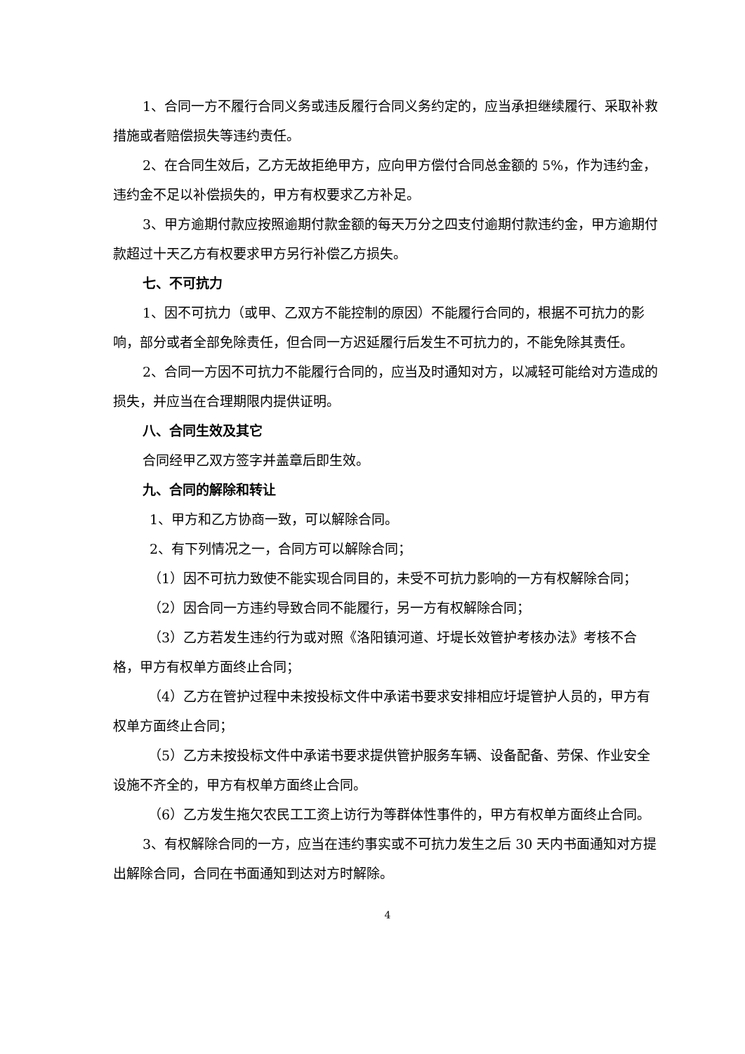1、合同一方不履行合同义务或违反履行合同义务约定的，应当承担继续履行、采取补救措施或者赔偿损失等违约责任。
2、在合同生效后，乙方无故拒绝甲方，应向甲方偿付合同总金额的 5%，作为违约金，违约金不足以补偿损失的，甲方有权要求乙方补足。
3、甲方逾期付款应按照逾期付款金额的每天万分之四支付逾期付款违约金，甲方逾期付款超过十天乙方有权要求甲方另行补偿乙方损失。
七、不可抗力
1、因不可抗力（或甲、乙双方不能控制的原因）不能履行合同的，根据不可抗力的影响，部分或者全部免除责任，但合同一方迟延履行后发生不可抗力的，不能免除其责任。
2、合同一方因不可抗力不能履行合同的，应当及时通知对方，以减轻可能给对方造成的损失，并应当在合理期限内提供证明。
八、合同生效及其它
合同经甲乙双方签字并盖章后即生效。
九、合同的解除和转让
1、甲方和乙方协商一致，可以解除合同。
2、有下列情况之一，合同方可以解除合同；
（1）因不可抗力致使不能实现合同目的，未受不可抗力影响的一方有权解除合同；
（2）因合同一方违约导致合同不能履行，另一方有权解除合同；
（3）乙方若发生违约行为或对照《洛阳镇河道、圩堤长效管护考核办法》考核不合格，甲方有权单方面终止合同；
（4）乙方在管护过程中未按投标文件中承诺书要求安排相应圩堤管护人员的，甲方有权单方面终止合同；
（5）乙方未按投标文件中承诺书要求提供管护服务车辆、设备配备、劳保、作业安全设施不齐全的，甲方有权单方面终止合同。
（6）乙方发生拖欠农民工工资上访行为等群体性事件的，甲方有权单方面终止合同。
3、有权解除合同的一方，应当在违约事实或不可抗力发生之后 30 天内书面通知对方提出解除合同，合同在书面通知到达对方时解除。
4